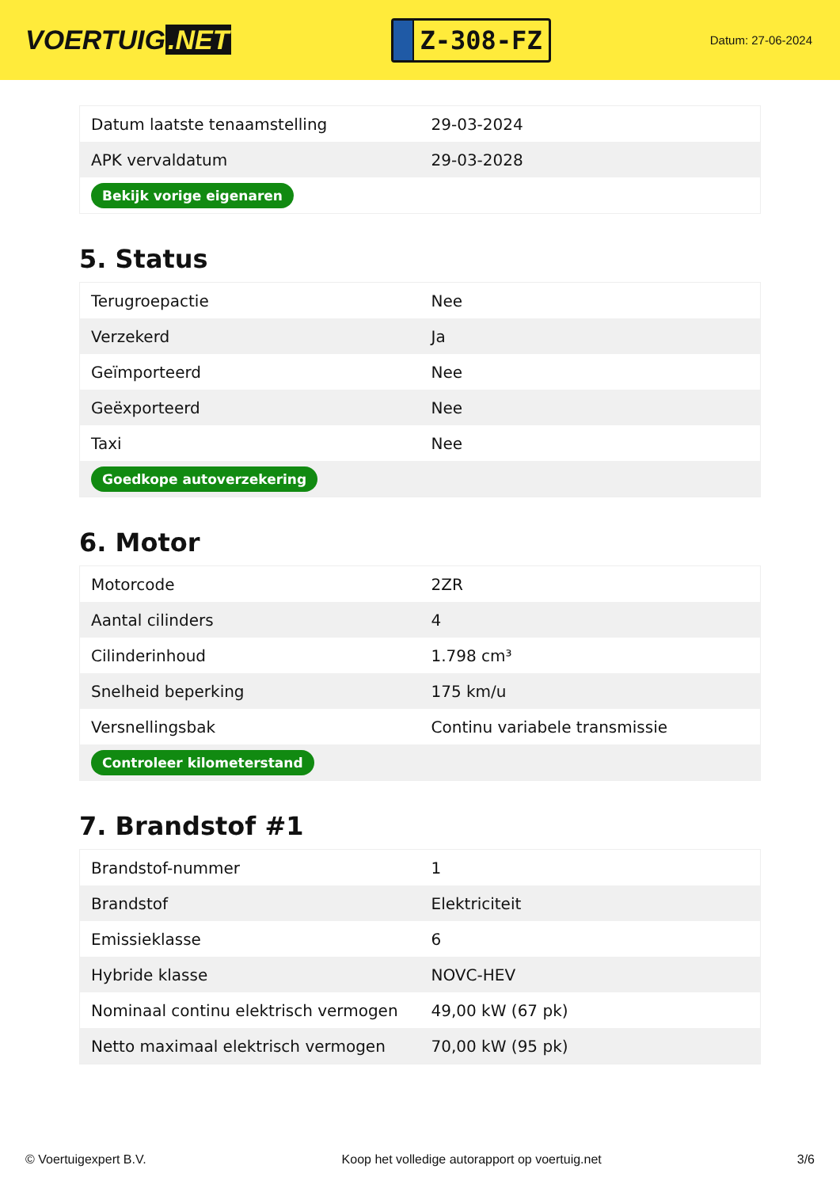VOERTUIG.NET
Z-308-FZ
Datum: 27-06-2024
| Datum laatste tenaamstelling | 29-03-2024 |
| APK vervaldatum | 29-03-2028 |
| Bekijk vorige eigenaren | |
5. Status
| Terugroepactie | Nee |
| Verzekerd | Ja |
| Geïmporteerd | Nee |
| Geëxporteerd | Nee |
| Taxi | Nee |
| Goedkope autoverzekering | |
6. Motor
| Motorcode | 2ZR |
| Aantal cilinders | 4 |
| Cilinderinhoud | 1.798 cm³ |
| Snelheid beperking | 175 km/u |
| Versnellingsbak | Continu variabele transmissie |
| Controleer kilometerstand | |
7. Brandstof #1
| Brandstof-nummer | 1 |
| Brandstof | Elektriciteit |
| Emissieklasse | 6 |
| Hybride klasse | NOVC-HEV |
| Nominaal continu elektrisch vermogen | 49,00 kW (67 pk) |
| Netto maximaal elektrisch vermogen | 70,00 kW (95 pk) |
© Voertuigexpert B.V. Koop het volledige autorapport op voertuig.net 3/6